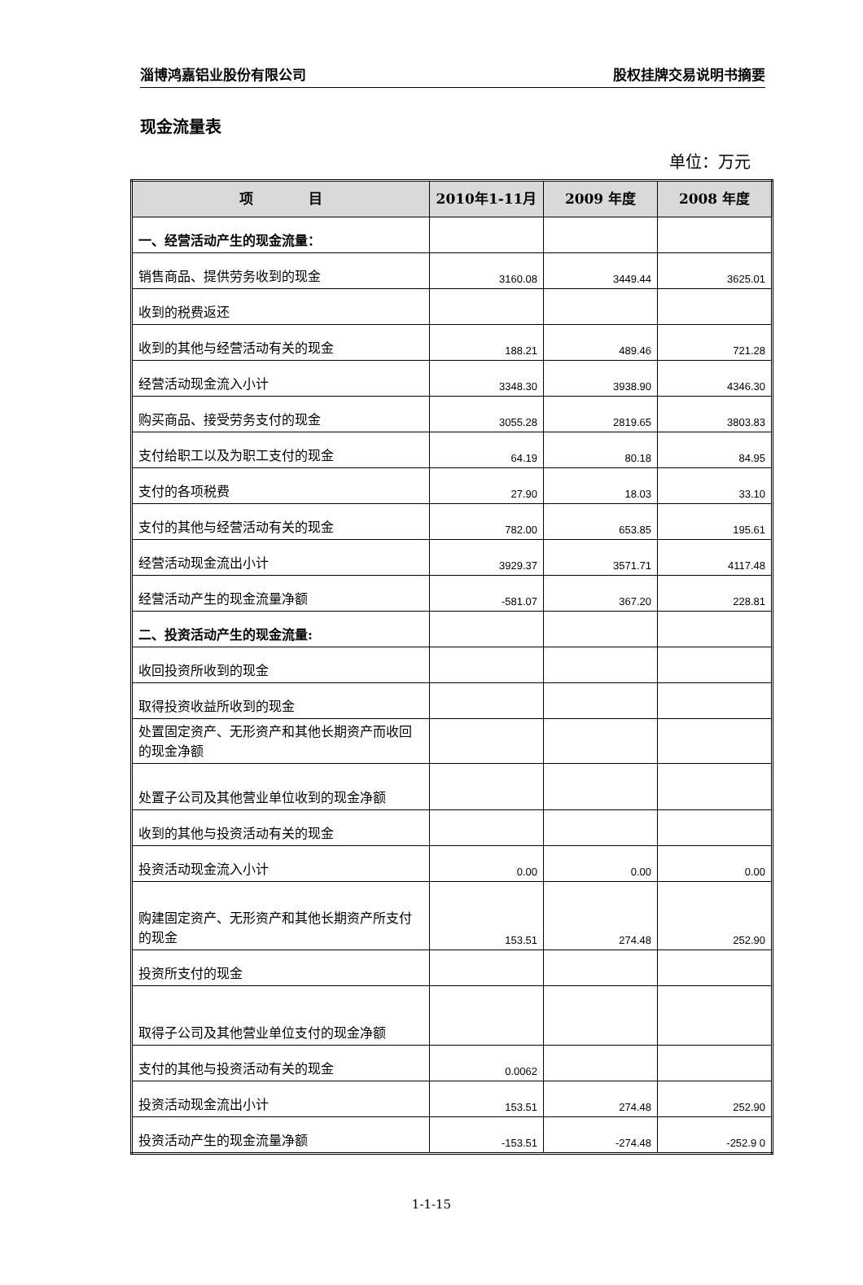淄博鸿嘉铝业股份有限公司 股权挂牌交易说明书摘要
现金流量表
单位：万元
| 项 目 | 2010年1-11月 | 2009 年度 | 2008 年度 |
| --- | --- | --- | --- |
| 一、经营活动产生的现金流量： | | | |
| 销售商品、提供劳务收到的现金 | 3160.08 | 3449.44 | 3625.01 |
| 收到的税费返还 | | | |
| 收到的其他与经营活动有关的现金 | 188.21 | 489.46 | 721.28 |
| 经营活动现金流入小计 | 3348.30 | 3938.90 | 4346.30 |
| 购买商品、接受劳务支付的现金 | 3055.28 | 2819.65 | 3803.83 |
| 支付给职工以及为职工支付的现金 | 64.19 | 80.18 | 84.95 |
| 支付的各项税费 | 27.90 | 18.03 | 33.10 |
| 支付的其他与经营活动有关的现金 | 782.00 | 653.85 | 195.61 |
| 经营活动现金流出小计 | 3929.37 | 3571.71 | 4117.48 |
| 经营活动产生的现金流量净额 | -581.07 | 367.20 | 228.81 |
| 二、投资活动产生的现金流量: | | | |
| 收回投资所收到的现金 | | | |
| 取得投资收益所收到的现金 | | | |
| 处置固定资产、无形资产和其他长期资产而收回的现金净额 | | | |
| 处置子公司及其他营业单位收到的现金净额 | | | |
| 收到的其他与投资活动有关的现金 | | | |
| 投资活动现金流入小计 | 0.00 | 0.00 | 0.00 |
| 购建固定资产、无形资产和其他长期资产所支付的现金 | 153.51 | 274.48 | 252.90 |
| 投资所支付的现金 | | | |
| 取得子公司及其他营业单位支付的现金净额 | | | |
| 支付的其他与投资活动有关的现金 | 0.0062 | | |
| 投资活动现金流出小计 | 153.51 | 274.48 | 252.90 |
| 投资活动产生的现金流量净额 | -153.51 | -274.48 | -252.9 0 |
1-1-15